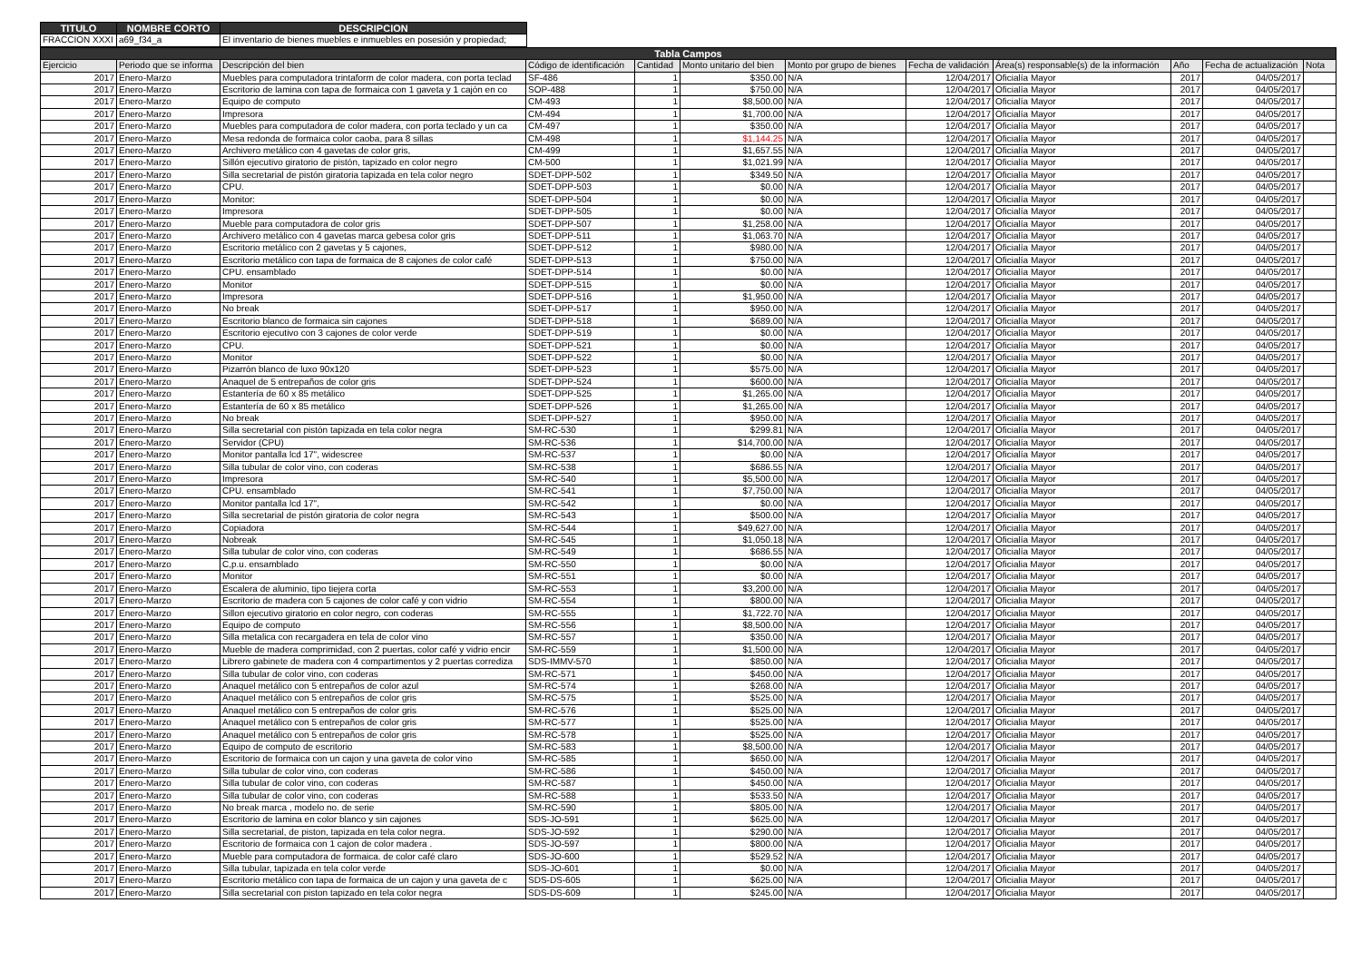| TITULO | NOMBRE CORTO | DESCRIPCION |
| --- | --- | --- |
| FRACCION XXXI | a69_f34_a | El inventario de bienes muebles e inmuebles en posesión y propiedad; |
| Tabla Campos | | | | | | | | | | | |
| Ejercicio | Periodo que se informa | Descripción del bien | Código de identificación | Cantidad | Monto unitario del bien | Monto por grupo de bienes | Fecha de validación | Área(s) responsable(s) de la información | Año | Fecha de actualización | Nota |
| 2017 | Enero-Marzo | Muebles para computadora trintaform de color madera, con porta teclad | SF-486 | 1 | $350.00 | N/A | 12/04/2017 | Oficialía Mayor | 2017 | 04/05/2017 | |
| 2017 | Enero-Marzo | Escritorio de lamina con tapa de formaica con 1 gaveta y 1 cajón en co | SOP-488 | 1 | $750.00 | N/A | 12/04/2017 | Oficialía Mayor | 2017 | 04/05/2017 | |
| 2017 | Enero-Marzo | Equipo de computo | CM-493 | 1 | $8,500.00 | N/A | 12/04/2017 | Oficialía Mayor | 2017 | 04/05/2017 | |
| 2017 | Enero-Marzo | Impresora | CM-494 | 1 | $1,700.00 | N/A | 12/04/2017 | Oficialía Mayor | 2017 | 04/05/2017 | |
| 2017 | Enero-Marzo | Muebles para computadora de color madera, con porta teclado y un ca | CM-497 | 1 | $350.00 | N/A | 12/04/2017 | Oficialía Mayor | 2017 | 04/05/2017 | |
| 2017 | Enero-Marzo | Mesa redonda de formaica color caoba, para 8 sillas | CM-498 | 1 | $1,144.25 | N/A | 12/04/2017 | Oficialía Mayor | 2017 | 04/05/2017 | |
| 2017 | Enero-Marzo | Archivero metálico con 4 gavetas de color gris, | CM-499 | 1 | $1,657.55 | N/A | 12/04/2017 | Oficialía Mayor | 2017 | 04/05/2017 | |
| 2017 | Enero-Marzo | Sillón ejecutivo giratorio de pistón, tapizado en color negro | CM-500 | 1 | $1,021.99 | N/A | 12/04/2017 | Oficialía Mayor | 2017 | 04/05/2017 | |
| 2017 | Enero-Marzo | Silla secretarial de pistón giratoria tapizada en tela color negro | SDET-DPP-502 | 1 | $349.50 | N/A | 12/04/2017 | Oficialía Mayor | 2017 | 04/05/2017 | |
| 2017 | Enero-Marzo | CPU. | SDET-DPP-503 | 1 | $0.00 | N/A | 12/04/2017 | Oficialía Mayor | 2017 | 04/05/2017 | |
| 2017 | Enero-Marzo | Monitor: | SDET-DPP-504 | 1 | $0.00 | N/A | 12/04/2017 | Oficialía Mayor | 2017 | 04/05/2017 | |
| 2017 | Enero-Marzo | Impresora | SDET-DPP-505 | 1 | $0.00 | N/A | 12/04/2017 | Oficialía Mayor | 2017 | 04/05/2017 | |
| 2017 | Enero-Marzo | Mueble para computadora de color gris | SDET-DPP-507 | 1 | $1,258.00 | N/A | 12/04/2017 | Oficialía Mayor | 2017 | 04/05/2017 | |
| 2017 | Enero-Marzo | Archivero metálico con 4 gavetas marca gebesa color gris | SDET-DPP-511 | 1 | $1,063.70 | N/A | 12/04/2017 | Oficialía Mayor | 2017 | 04/05/2017 | |
| 2017 | Enero-Marzo | Escritorio metálico con 2 gavetas y 5 cajones, | SDET-DPP-512 | 1 | $980.00 | N/A | 12/04/2017 | Oficialía Mayor | 2017 | 04/05/2017 | |
| 2017 | Enero-Marzo | Escritorio metálico con tapa de formaica de 8 cajones de color café | SDET-DPP-513 | 1 | $750.00 | N/A | 12/04/2017 | Oficialía Mayor | 2017 | 04/05/2017 | |
| 2017 | Enero-Marzo | CPU. ensamblado | SDET-DPP-514 | 1 | $0.00 | N/A | 12/04/2017 | Oficialía Mayor | 2017 | 04/05/2017 | |
| 2017 | Enero-Marzo | Monitor | SDET-DPP-515 | 1 | $0.00 | N/A | 12/04/2017 | Oficialía Mayor | 2017 | 04/05/2017 | |
| 2017 | Enero-Marzo | Impresora | SDET-DPP-516 | 1 | $1,950.00 | N/A | 12/04/2017 | Oficialía Mayor | 2017 | 04/05/2017 | |
| 2017 | Enero-Marzo | No break | SDET-DPP-517 | 1 | $950.00 | N/A | 12/04/2017 | Oficialía Mayor | 2017 | 04/05/2017 | |
| 2017 | Enero-Marzo | Escritorio blanco de formaica sin cajones | SDET-DPP-518 | 1 | $689.00 | N/A | 12/04/2017 | Oficialía Mayor | 2017 | 04/05/2017 | |
| 2017 | Enero-Marzo | Escritorio ejecutivo con 3 cajones de color verde | SDET-DPP-519 | 1 | $0.00 | N/A | 12/04/2017 | Oficialía Mayor | 2017 | 04/05/2017 | |
| 2017 | Enero-Marzo | CPU. | SDET-DPP-521 | 1 | $0.00 | N/A | 12/04/2017 | Oficialía Mayor | 2017 | 04/05/2017 | |
| 2017 | Enero-Marzo | Monitor | SDET-DPP-522 | 1 | $0.00 | N/A | 12/04/2017 | Oficialía Mayor | 2017 | 04/05/2017 | |
| 2017 | Enero-Marzo | Pizarrón blanco de luxo 90x120 | SDET-DPP-523 | 1 | $575.00 | N/A | 12/04/2017 | Oficialía Mayor | 2017 | 04/05/2017 | |
| 2017 | Enero-Marzo | Anaquel de 5 entrepaños de color gris | SDET-DPP-524 | 1 | $600.00 | N/A | 12/04/2017 | Oficialía Mayor | 2017 | 04/05/2017 | |
| 2017 | Enero-Marzo | Estantería de 60 x 85 metálico | SDET-DPP-525 | 1 | $1,265.00 | N/A | 12/04/2017 | Oficialía Mayor | 2017 | 04/05/2017 | |
| 2017 | Enero-Marzo | Estantería de 60 x 85 metálico | SDET-DPP-526 | 1 | $1,265.00 | N/A | 12/04/2017 | Oficialía Mayor | 2017 | 04/05/2017 | |
| 2017 | Enero-Marzo | No break | SDET-DPP-527 | 1 | $950.00 | N/A | 12/04/2017 | Oficialía Mayor | 2017 | 04/05/2017 | |
| 2017 | Enero-Marzo | Silla secretarial con pistón tapizada en tela color negra | SM-RC-530 | 1 | $299.81 | N/A | 12/04/2017 | Oficialía Mayor | 2017 | 04/05/2017 | |
| 2017 | Enero-Marzo | Servidor (CPU) | SM-RC-536 | 1 | $14,700.00 | N/A | 12/04/2017 | Oficialía Mayor | 2017 | 04/05/2017 | |
| 2017 | Enero-Marzo | Monitor pantalla lcd 17", widescree | SM-RC-537 | 1 | $0.00 | N/A | 12/04/2017 | Oficialía Mayor | 2017 | 04/05/2017 | |
| 2017 | Enero-Marzo | Silla tubular de color vino, con coderas | SM-RC-538 | 1 | $686.55 | N/A | 12/04/2017 | Oficialía Mayor | 2017 | 04/05/2017 | |
| 2017 | Enero-Marzo | Impresora | SM-RC-540 | 1 | $5,500.00 | N/A | 12/04/2017 | Oficialía Mayor | 2017 | 04/05/2017 | |
| 2017 | Enero-Marzo | CPU. ensamblado | SM-RC-541 | 1 | $7,750.00 | N/A | 12/04/2017 | Oficialía Mayor | 2017 | 04/05/2017 | |
| 2017 | Enero-Marzo | Monitor pantalla lcd 17", | SM-RC-542 | 1 | $0.00 | N/A | 12/04/2017 | Oficialía Mayor | 2017 | 04/05/2017 | |
| 2017 | Enero-Marzo | Silla secretarial de pistón giratoria de color negra | SM-RC-543 | 1 | $500.00 | N/A | 12/04/2017 | Oficialía Mayor | 2017 | 04/05/2017 | |
| 2017 | Enero-Marzo | Copiadora | SM-RC-544 | 1 | $49,627.00 | N/A | 12/04/2017 | Oficialía Mayor | 2017 | 04/05/2017 | |
| 2017 | Enero-Marzo | Nobreak | SM-RC-545 | 1 | $1,050.18 | N/A | 12/04/2017 | Oficialía Mayor | 2017 | 04/05/2017 | |
| 2017 | Enero-Marzo | Silla tubular de color vino, con coderas | SM-RC-549 | 1 | $686.55 | N/A | 12/04/2017 | Oficialía Mayor | 2017 | 04/05/2017 | |
| 2017 | Enero-Marzo | C,p.u. ensamblado | SM-RC-550 | 1 | $0.00 | N/A | 12/04/2017 | Oficialia Mayor | 2017 | 04/05/2017 | |
| 2017 | Enero-Marzo | Monitor | SM-RC-551 | 1 | $0.00 | N/A | 12/04/2017 | Oficialia Mayor | 2017 | 04/05/2017 | |
| 2017 | Enero-Marzo | Escalera de aluminio, tipo tiejera corta | SM-RC-553 | 1 | $3,200.00 | N/A | 12/04/2017 | Oficialia Mayor | 2017 | 04/05/2017 | |
| 2017 | Enero-Marzo | Escritorio de madera con 5 cajones de color café y con vidrio | SM-RC-554 | 1 | $800.00 | N/A | 12/04/2017 | Oficialia Mayor | 2017 | 04/05/2017 | |
| 2017 | Enero-Marzo | Sillon ejecutivo giratorio en color negro, con coderas | SM-RC-555 | 1 | $1,722.70 | N/A | 12/04/2017 | Oficialia Mayor | 2017 | 04/05/2017 | |
| 2017 | Enero-Marzo | Equipo de computo | SM-RC-556 | 1 | $8,500.00 | N/A | 12/04/2017 | Oficialia Mayor | 2017 | 04/05/2017 | |
| 2017 | Enero-Marzo | Silla metalica con recargadera en tela de color vino | SM-RC-557 | 1 | $350.00 | N/A | 12/04/2017 | Oficialia Mayor | 2017 | 04/05/2017 | |
| 2017 | Enero-Marzo | Mueble de madera comprimidad, con 2 puertas, color café y vidrio encir | SM-RC-559 | 1 | $1,500.00 | N/A | 12/04/2017 | Oficialia Mayor | 2017 | 04/05/2017 | |
| 2017 | Enero-Marzo | Librero gabinete de madera con 4 compartimentos y 2 puertas corrediza | SDS-IMMV-570 | 1 | $850.00 | N/A | 12/04/2017 | Oficialia Mayor | 2017 | 04/05/2017 | |
| 2017 | Enero-Marzo | Silla tubular de color vino, con coderas | SM-RC-571 | 1 | $450.00 | N/A | 12/04/2017 | Oficialia Mayor | 2017 | 04/05/2017 | |
| 2017 | Enero-Marzo | Anaquel metálico con 5 entrepaños de color azul | SM-RC-574 | 1 | $268.00 | N/A | 12/04/2017 | Oficialia Mayor | 2017 | 04/05/2017 | |
| 2017 | Enero-Marzo | Anaquel metálico con 5 entrepaños de color gris | SM-RC-575 | 1 | $525.00 | N/A | 12/04/2017 | Oficialia Mayor | 2017 | 04/05/2017 | |
| 2017 | Enero-Marzo | Anaquel metálico con 5 entrepaños de color gris | SM-RC-576 | 1 | $525.00 | N/A | 12/04/2017 | Oficialia Mayor | 2017 | 04/05/2017 | |
| 2017 | Enero-Marzo | Anaquel metálico con 5 entrepaños de color gris | SM-RC-577 | 1 | $525.00 | N/A | 12/04/2017 | Oficialia Mayor | 2017 | 04/05/2017 | |
| 2017 | Enero-Marzo | Anaquel metálico con 5 entrepaños de color gris | SM-RC-578 | 1 | $525.00 | N/A | 12/04/2017 | Oficialia Mayor | 2017 | 04/05/2017 | |
| 2017 | Enero-Marzo | Equipo de computo de escritorio | SM-RC-583 | 1 | $8,500.00 | N/A | 12/04/2017 | Oficialia Mayor | 2017 | 04/05/2017 | |
| 2017 | Enero-Marzo | Escritorio de formaica con un cajon y una gaveta de color vino | SM-RC-585 | 1 | $650.00 | N/A | 12/04/2017 | Oficialia Mayor | 2017 | 04/05/2017 | |
| 2017 | Enero-Marzo | Silla tubular de color vino, con coderas | SM-RC-586 | 1 | $450.00 | N/A | 12/04/2017 | Oficialia Mayor | 2017 | 04/05/2017 | |
| 2017 | Enero-Marzo | Silla tubular de color vino, con coderas | SM-RC-587 | 1 | $450.00 | N/A | 12/04/2017 | Oficialia Mayor | 2017 | 04/05/2017 | |
| 2017 | Enero-Marzo | Silla tubular de color vino, con coderas | SM-RC-588 | 1 | $533.50 | N/A | 12/04/2017 | Oficialia Mayor | 2017 | 04/05/2017 | |
| 2017 | Enero-Marzo | No break marca , modelo no. de serie | SM-RC-590 | 1 | $805.00 | N/A | 12/04/2017 | Oficialia Mayor | 2017 | 04/05/2017 | |
| 2017 | Enero-Marzo | Escritorio de lamina en color blanco y sin cajones | SDS-JO-591 | 1 | $625.00 | N/A | 12/04/2017 | Oficialia Mayor | 2017 | 04/05/2017 | |
| 2017 | Enero-Marzo | Silla secretarial, de piston, tapizada en tela color negra. | SDS-JO-592 | 1 | $290.00 | N/A | 12/04/2017 | Oficialia Mayor | 2017 | 04/05/2017 | |
| 2017 | Enero-Marzo | Escritorio de formaica con 1 cajon de color madera . | SDS-JO-597 | 1 | $800.00 | N/A | 12/04/2017 | Oficialia Mayor | 2017 | 04/05/2017 | |
| 2017 | Enero-Marzo | Mueble para computadora de formaica. de color café claro | SDS-JO-600 | 1 | $529.52 | N/A | 12/04/2017 | Oficialia Mayor | 2017 | 04/05/2017 | |
| 2017 | Enero-Marzo | Silla tubular, tapizada en tela color verde | SDS-JO-601 | 1 | $0.00 | N/A | 12/04/2017 | Oficialia Mayor | 2017 | 04/05/2017 | |
| 2017 | Enero-Marzo | Escritorio metálico con tapa de formaica de un cajon y una gaveta de c | SDS-DS-605 | 1 | $625.00 | N/A | 12/04/2017 | Oficialia Mayor | 2017 | 04/05/2017 | |
| 2017 | Enero-Marzo | Silla secretarial con piston tapizado en tela color negra | SDS-DS-609 | 1 | $245.00 | N/A | 12/04/2017 | Oficialia Mayor | 2017 | 04/05/2017 | |